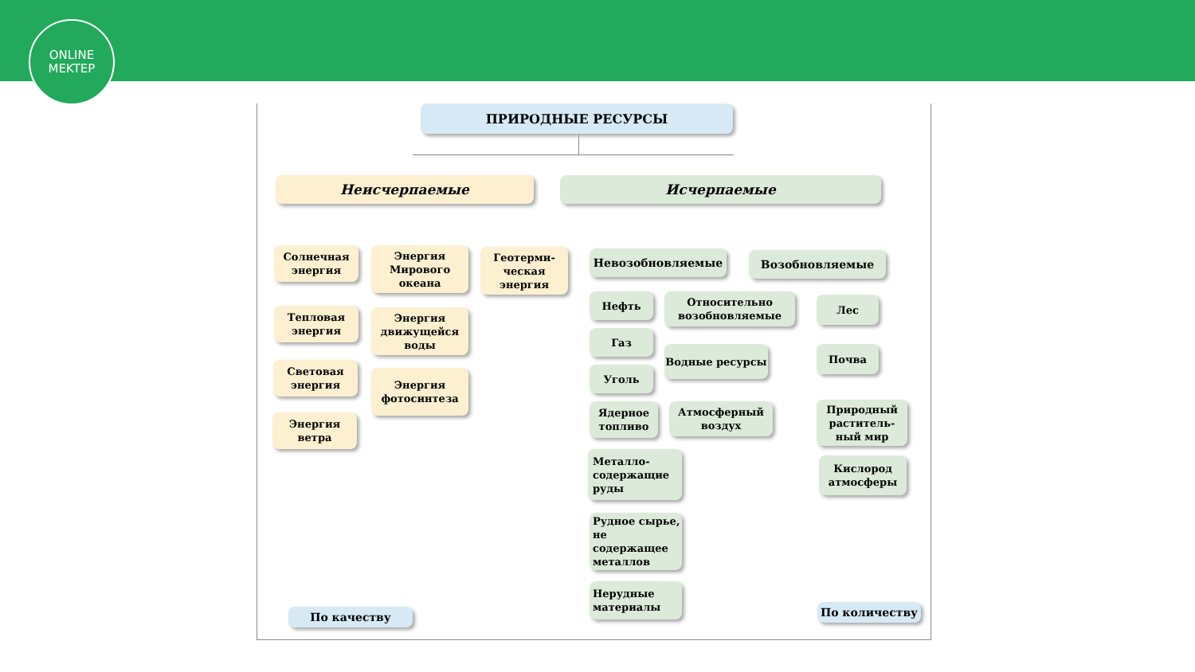ONLINE
MEKTEP
ПРИРОДНЫЕ РЕСУРСЫ
Неисчерпаемые Исчерпаемые
Солнечная энергия
Тепловая энергия
Световая энергия
Энергия ветра
Энергия Мирового океана
Энергия движущейся воды
Энергия фотосинтеза
Геотерми-
ческая энергия
Невозобновляемые Возобновляемые
Нефть
Газ
Уголь
Ядерное топливо
Металло-
содержащие
руды
Рудное сырье, не содержащее металлов
Нерудные материалы
Относительно возобновляемые
Водные ресурсы
Атмосферный воздух
Лес
Почва
Природный раститель-ный мир
Кислород атмосферы
По качеству По количеству